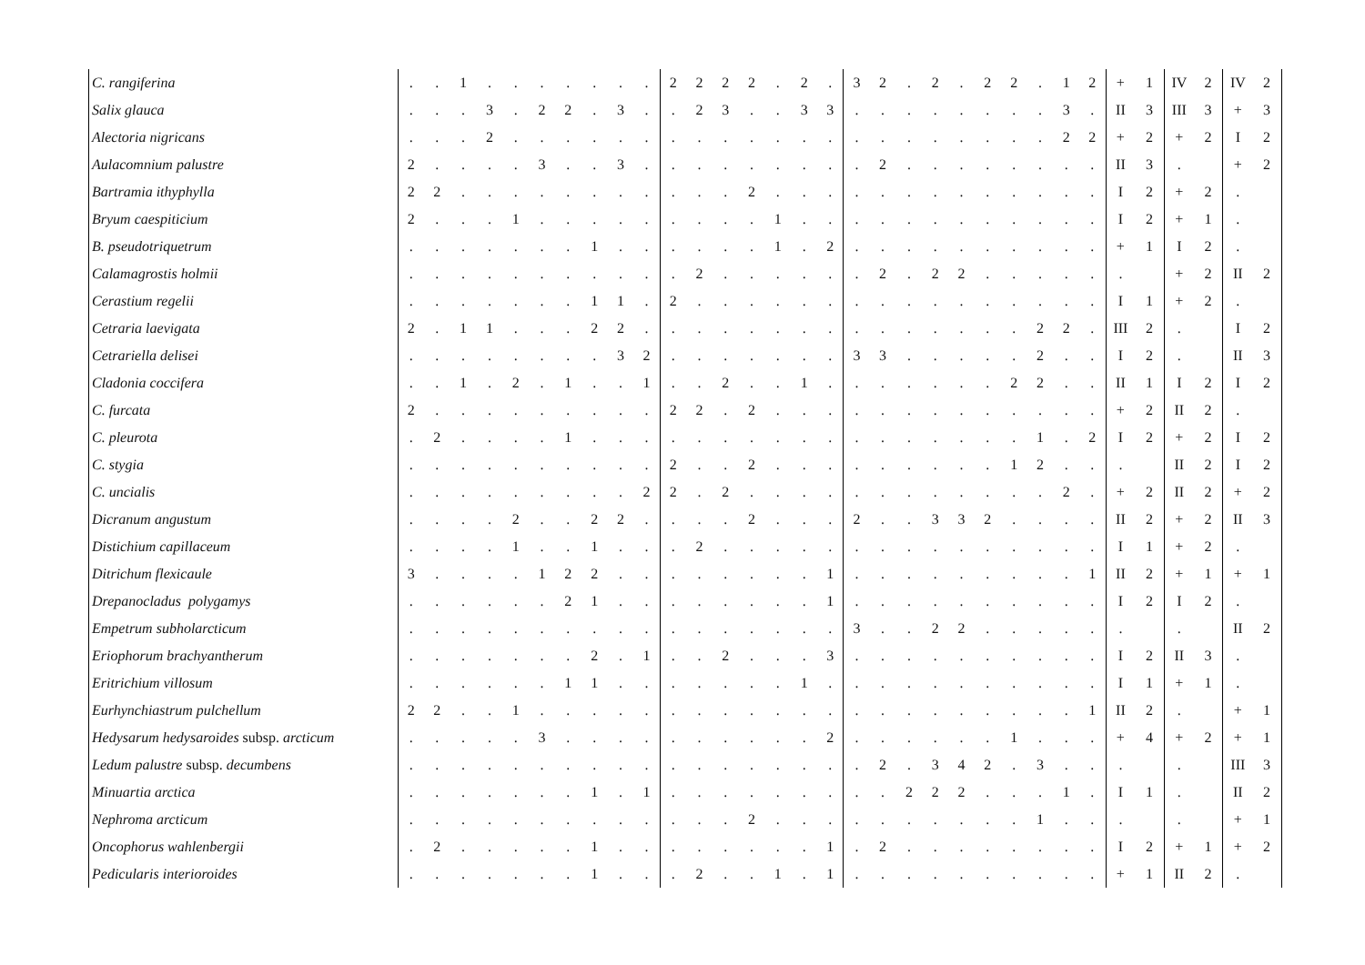| C. rangiferina | . | . | 1 | . | . | . | . | . | . | . | 2 | 2 | 2 | 2 | . | 2 | . | 3 | 2 | . | 2 | . | 2 | 2 | . | 1 | 2 | + | 1 | IV | 2 | IV | 2 |
| Salix glauca | . | . | . | 3 | . | 2 | 2 | . | 3 | . | . | 2 | 3 | . | . | 3 | 3 | . | . | . | . | . | . | . | . | 3 | . | II | 3 | III | 3 | + | 3 |
| Alectoria nigricans | . | . | . | 2 | . | . | . | . | . | . | . | . | . | . | . | . | . | . | . | . | . | . | . | . | . | 2 | 2 | + | 2 | + | 2 | I | 2 |
| Aulacomnium palustre | 2 | . | . | . | . | 3 | . | . | 3 | . | . | . | . | . | . | . | . | . | 2 | . | . | . | . | . | . | . | . | II | 3 | . | | + | 2 |
| Bartramia ithyphylla | 2 | 2 | . | . | . | . | . | . | . | . | . | . | . | 2 | . | . | . | . | . | . | . | . | . | . | . | . | . | I | 2 | + | 2 | . | |
| Bryum caespiticium | 2 | . | . | . | 1 | . | . | . | . | . | . | . | . | . | 1 | . | . | . | . | . | . | . | . | . | . | . | . | I | 2 | + | 1 | . | |
| B. pseudotriquetrum | . | . | . | . | . | . | . | 1 | . | . | . | . | . | . | 1 | . | 2 | . | . | . | . | . | . | . | . | . | . | + | 1 | I | 2 | . | |
| Calamagrostis holmii | . | . | . | . | . | . | . | . | . | . | . | 2 | . | . | . | . | . | . | 2 | . | 2 | 2 | . | . | . | . | . | . | | + | 2 | II | 2 |
| Cerastium regelii | . | . | . | . | . | . | . | 1 | 1 | . | 2 | . | . | . | . | . | . | . | . | . | . | . | . | . | . | . | . | I | 1 | + | 2 | . | |
| Cetraria laevigata | 2 | . | 1 | 1 | . | . | . | 2 | 2 | . | . | . | . | . | . | . | . | . | . | . | . | . | . | . | 2 | 2 | . | III | 2 | . | | I | 2 |
| Cetrariella delisei | . | . | . | . | . | . | . | . | 3 | 2 | . | . | . | . | . | . | . | 3 | 3 | . | . | . | . | . | 2 | . | . | I | 2 | . | | II | 3 |
| Cladonia coccifera | . | . | 1 | . | 2 | . | 1 | . | . | 1 | . | . | 2 | . | . | 1 | . | . | . | . | . | . | . | 2 | 2 | . | . | II | 1 | I | 2 | I | 2 |
| C. furcata | 2 | . | . | . | . | . | . | . | . | . | 2 | 2 | . | 2 | . | . | . | . | . | . | . | . | . | . | . | . | . | + | 2 | II | 2 | . | |
| C. pleurota | . | 2 | . | . | . | . | 1 | . | . | . | . | . | . | . | . | . | . | . | . | . | . | . | . | . | 1 | . | 2 | I | 2 | + | 2 | I | 2 |
| C. stygia | . | . | . | . | . | . | . | . | . | . | 2 | . | . | 2 | . | . | . | . | . | . | . | . | . | 1 | 2 | . | . | . | | II | 2 | I | 2 |
| C. uncialis | . | . | . | . | . | . | . | . | . | 2 | 2 | . | 2 | . | . | . | . | . | . | . | . | . | . | . | . | 2 | . | + | 2 | II | 2 | + | 2 |
| Dicranum angustum | . | . | . | . | 2 | . | . | 2 | 2 | . | . | . | . | 2 | . | . | . | 2 | . | . | 3 | 3 | 2 | . | . | . | . | II | 2 | + | 2 | II | 3 |
| Distichium capillaceum | . | . | . | . | 1 | . | . | 1 | . | . | . | 2 | . | . | . | . | . | . | . | . | . | . | . | . | . | . | . | I | 1 | + | 2 | . | |
| Ditrichum flexicaule | 3 | . | . | . | . | 1 | 2 | 2 | . | . | . | . | . | . | . | . | 1 | . | . | . | . | . | . | . | . | . | 1 | II | 2 | + | 1 | + | 1 |
| Drepanocladus polygamys | . | . | . | . | . | . | 2 | 1 | . | . | . | . | . | . | . | . | 1 | . | . | . | . | . | . | . | . | . | . | I | 2 | I | 2 | . | |
| Empetrum subholarcticum | . | . | . | . | . | . | . | . | . | . | . | . | . | . | . | . | . | 3 | . | . | 2 | 2 | . | . | . | . | . | . | | . | | II | 2 |
| Eriophorum brachyantherum | . | . | . | . | . | . | . | 2 | . | 1 | . | . | 2 | . | . | . | 3 | . | . | . | . | . | . | . | . | . | . | I | 2 | II | 3 | . | |
| Eritrichium villosum | . | . | . | . | . | . | 1 | 1 | . | . | . | . | . | . | . | 1 | . | . | . | . | . | . | . | . | . | . | . | I | 1 | + | 1 | . | |
| Eurhynchiastrum pulchellum | 2 | 2 | . | . | 1 | . | . | . | . | . | . | . | . | . | . | . | . | . | . | . | . | . | . | . | . | . | 1 | II | 2 | . | | + | 1 |
| Hedysarum hedysaroides subsp. arcticum | . | . | . | . | . | 3 | . | . | . | . | . | . | . | . | . | . | 2 | . | . | . | . | . | . | 1 | . | . | . | + | 4 | + | 2 | + | 1 |
| Ledum palustre subsp. decumbens | . | . | . | . | . | . | . | . | . | . | . | . | . | . | . | . | . | . | 2 | . | 3 | 4 | 2 | . | 3 | . | . | . | | . | | III | 3 |
| Minuartia arctica | . | . | . | . | . | . | . | 1 | . | 1 | . | . | . | . | . | . | . | . | . | 2 | 2 | 2 | . | . | . | 1 | . | I | 1 | . | | II | 2 |
| Nephroma arcticum | . | . | . | . | . | . | . | . | . | . | . | . | . | 2 | . | . | . | . | . | . | . | . | . | . | 1 | . | . | . | | . | | + | 1 |
| Oncophorus wahlenbergii | . | 2 | . | . | . | . | . | 1 | . | . | . | . | . | . | . | . | 1 | . | 2 | . | . | . | . | . | . | . | . | I | 2 | + | 1 | + | 2 |
| Pedicularis interioroides | . | . | . | . | . | . | . | 1 | . | . | . | 2 | . | . | 1 | . | 1 | . | . | . | . | . | . | . | . | . | . | + | 1 | II | 2 | . | |